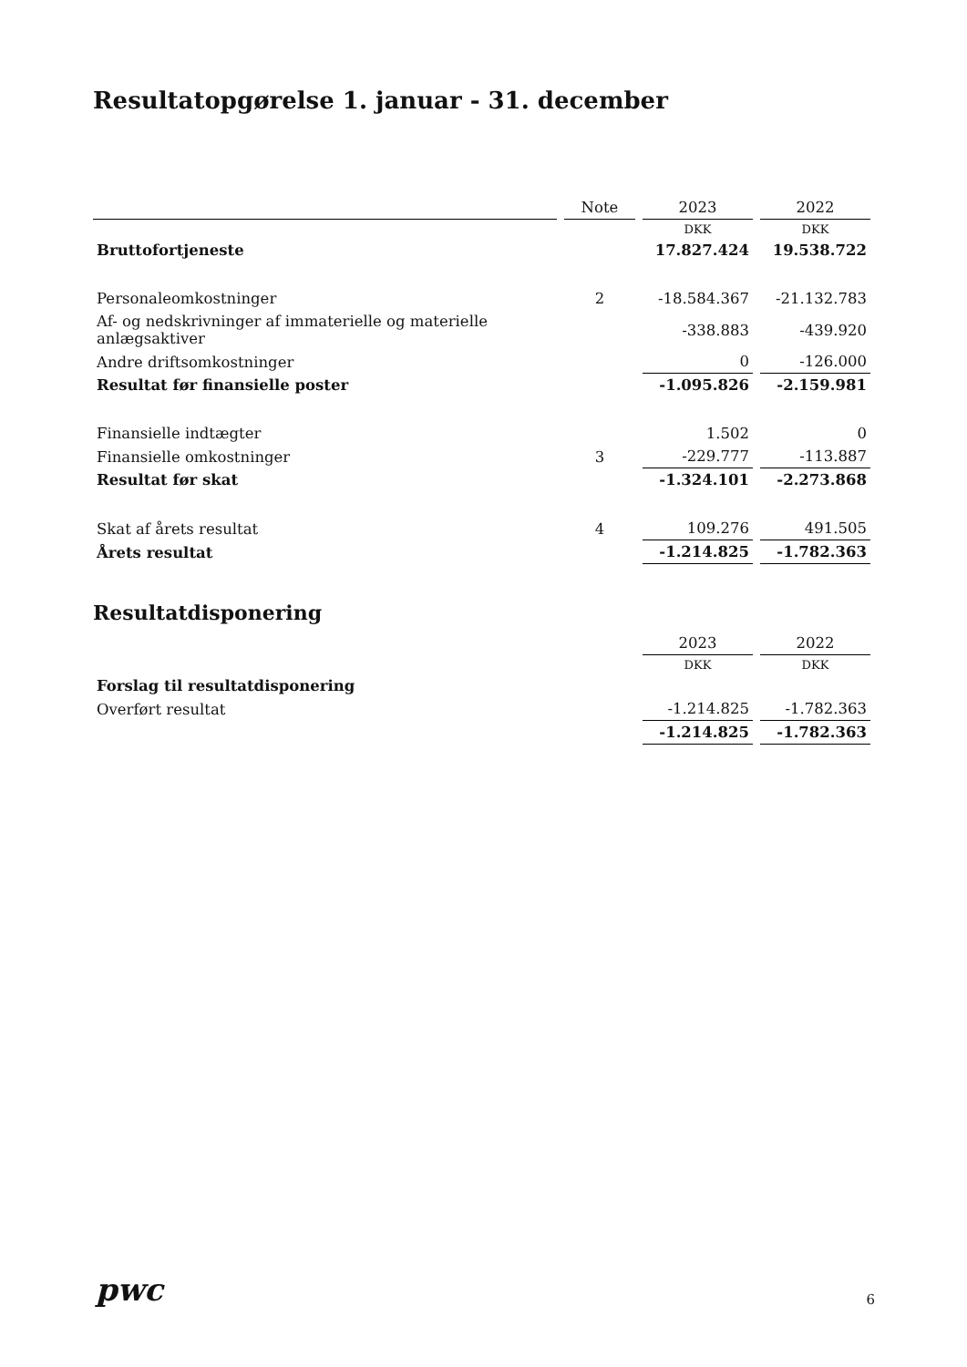Resultatopgørelse 1. januar - 31. december
| | Note | 2023 | 2022 |
| --- | --- | --- | --- |
| | | DKK | DKK |
| Bruttofortjeneste | | 17.827.424 | 19.538.722 |
| Personaleomkostninger | 2 | -18.584.367 | -21.132.783 |
| Af- og nedskrivninger af immaterielle og materielle anlægsaktiver | | -338.883 | -439.920 |
| Andre driftsomkostninger | | 0 | -126.000 |
| Resultat før finansielle poster | | -1.095.826 | -2.159.981 |
| Finansielle indtægter | | 1.502 | 0 |
| Finansielle omkostninger | 3 | -229.777 | -113.887 |
| Resultat før skat | | -1.324.101 | -2.273.868 |
| Skat af årets resultat | 4 | 109.276 | 491.505 |
| Årets resultat | | -1.214.825 | -1.782.363 |
Resultatdisponering
| | | 2023 | 2022 |
| --- | --- | --- | --- |
| | | DKK | DKK |
| Forslag til resultatdisponering | | | |
| Overført resultat | | -1.214.825 | -1.782.363 |
| | | -1.214.825 | -1.782.363 |
pwc
6